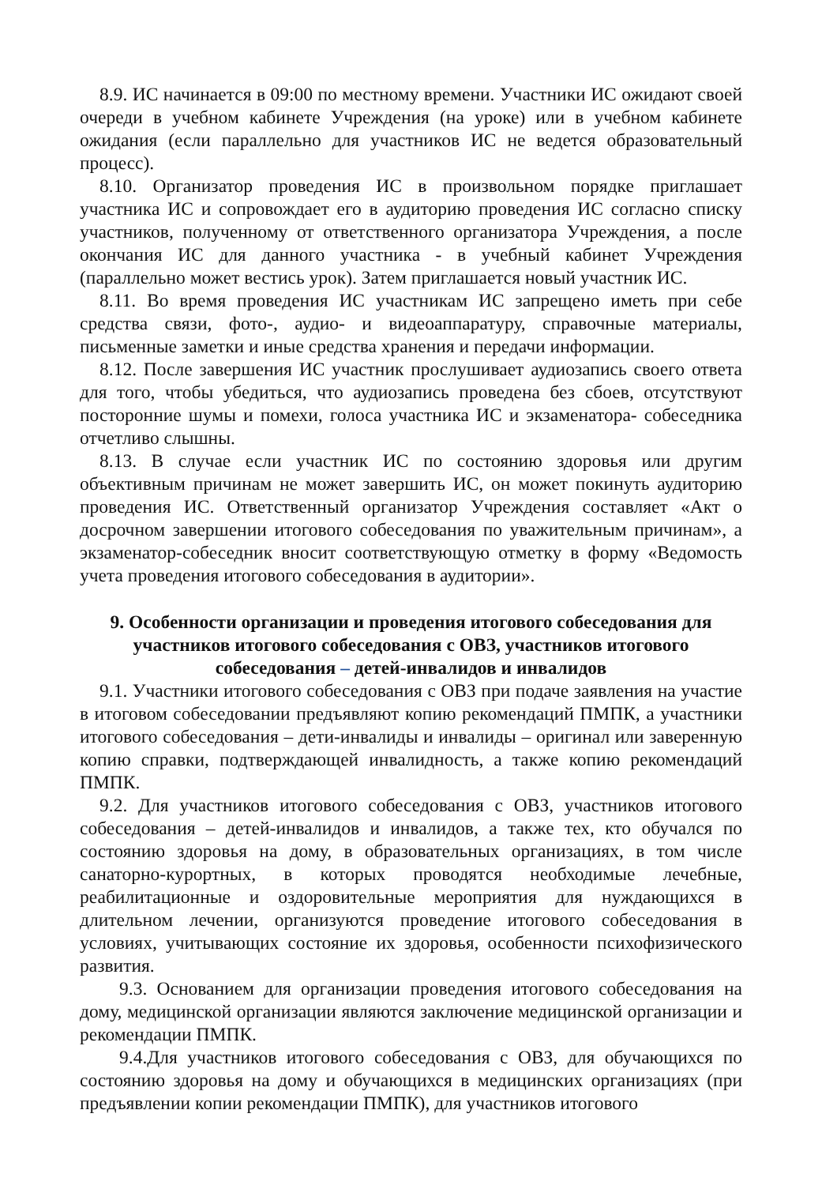8.9. ИС начинается в 09:00 по местному времени. Участники ИС ожидают своей очереди в учебном кабинете Учреждения (на уроке) или в учебном кабинете ожидания (если параллельно для участников ИС не ведется образовательный процесс).
8.10. Организатор проведения ИС в произвольном порядке приглашает участника ИС и сопровождает его в аудиторию проведения ИС согласно списку участников, полученному от ответственного организатора Учреждения, а после окончания ИС для данного участника - в учебный кабинет Учреждения (параллельно может вестись урок). Затем приглашается новый участник ИС.
8.11. Во время проведения ИС участникам ИС запрещено иметь при себе средства связи, фото-, аудио- и видеоаппаратуру, справочные материалы, письменные заметки и иные средства хранения и передачи информации.
8.12. После завершения ИС участник прослушивает аудиозапись своего ответа для того, чтобы убедиться, что аудиозапись проведена без сбоев, отсутствуют посторонние шумы и помехи, голоса участника ИС и экзаменатора- собеседника отчетливо слышны.
8.13. В случае если участник ИС по состоянию здоровья или другим объективным причинам не может завершить ИС, он может покинуть аудиторию проведения ИС. Ответственный организатор Учреждения составляет «Акт о досрочном завершении итогового собеседования по уважительным причинам», а экзаменатор-собеседник вносит соответствующую отметку в форму «Ведомость учета проведения итогового собеседования в аудитории».
9. Особенности организации и проведения итогового собеседования для участников итогового собеседования с ОВЗ, участников итогового собеседования – детей-инвалидов и инвалидов
9.1. Участники итогового собеседования с ОВЗ при подаче заявления на участие в итоговом собеседовании предъявляют копию рекомендаций ПМПК, а участники итогового собеседования – дети-инвалиды и инвалиды – оригинал или заверенную копию справки, подтверждающей инвалидность, а также копию рекомендаций ПМПК.
9.2. Для участников итогового собеседования с ОВЗ, участников итогового собеседования – детей-инвалидов и инвалидов, а также тех, кто обучался по состоянию здоровья на дому, в образовательных организациях, в том числе санаторно-курортных, в которых проводятся необходимые лечебные, реабилитационные и оздоровительные мероприятия для нуждающихся в длительном лечении, организуются проведение итогового собеседования в условиях, учитывающих состояние их здоровья, особенности психофизического развития.
9.3. Основанием для организации проведения итогового собеседования на дому, медицинской организации являются заключение медицинской организации и рекомендации ПМПК.
9.4.Для участников итогового собеседования с ОВЗ, для обучающихся по состоянию здоровья на дому и обучающихся в медицинских организациях (при предъявлении копии рекомендации ПМПК), для участников итогового